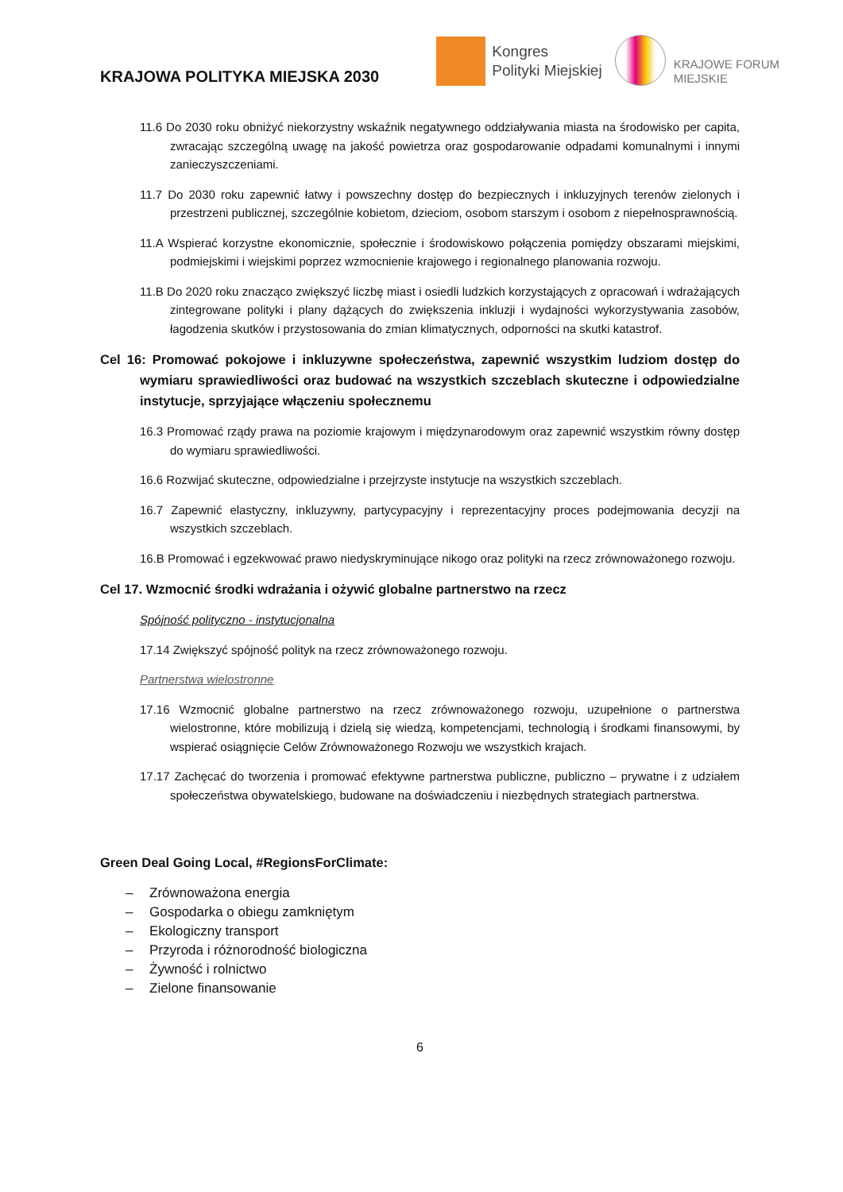KRAJOWA POLITYKA MIEJSKA 2030
Kongres
Polityki Miejskiej
KRAJOWE FORUM
MIEJSKIE
11.6 Do 2030 roku obniżyć niekorzystny wskaźnik negatywnego oddziaływania miasta na środowisko per capita, zwracając szczególną uwagę na jakość powietrza oraz gospodarowanie odpadami komunalnymi i innymi zanieczyszczeniami.
11.7 Do 2030 roku zapewnić łatwy i powszechny dostęp do bezpiecznych i inkluzyjnych terenów zielonych i przestrzeni publicznej, szczególnie kobietom, dzieciom, osobom starszym i osobom z niepełnosprawnością.
11.A Wspierać korzystne ekonomicznie, społecznie i środowiskowo połączenia pomiędzy obszarami miejskimi, podmiejskimi i wiejskimi poprzez wzmocnienie krajowego i regionalnego planowania rozwoju.
11.B Do 2020 roku znacząco zwiększyć liczbę miast i osiedli ludzkich korzystających z opracowań i wdrażających zintegrowane polityki i plany dążących do zwiększenia inkluzji i wydajności wykorzystywania zasobów, łagodzenia skutków i przystosowania do zmian klimatycznych, odporności na skutki katastrof.
Cel 16: Promować pokojowe i inkluzywne społeczeństwa, zapewnić wszystkim ludziom dostęp do wymiaru sprawiedliwości oraz budować na wszystkich szczeblach skuteczne i odpowiedzialne instytucje, sprzyjające włączeniu społecznemu
16.3 Promować rządy prawa na poziomie krajowym i międzynarodowym oraz zapewnić wszystkim równy dostęp do wymiaru sprawiedliwości.
16.6 Rozwijać skuteczne, odpowiedzialne i przejrzyste instytucje na wszystkich szczeblach.
16.7 Zapewnić elastyczny, inkluzywny, partycypacyjny i reprezentacyjny proces podejmowania decyzji na wszystkich szczeblach.
16.B Promować i egzekwować prawo niedyskryminujące nikogo oraz polityki na rzecz zrównoważonego rozwoju.
Cel 17. Wzmocnić środki wdrażania i ożywić globalne partnerstwo na rzecz
Spójność polityczno - instytucjonalna
17.14 Zwiększyć spójność polityk na rzecz zrównoważonego rozwoju.
Partnerstwa wielostronne
17.16 Wzmocnić globalne partnerstwo na rzecz zrównoważonego rozwoju, uzupełnione o partnerstwa wielostronne, które mobilizują i dzielą się wiedzą, kompetencjami, technologią i środkami finansowymi, by wspierać osiągnięcie Celów Zrównoważonego Rozwoju we wszystkich krajach.
17.17 Zachęcać do tworzenia i promować efektywne partnerstwa publiczne, publiczno – prywatne i z udziałem społeczeństwa obywatelskiego, budowane na doświadczeniu i niezbędnych strategiach partnerstwa.
Green Deal Going Local, #RegionsForClimate:
– Zrównoważona energia
– Gospodarka o obiegu zamkniętym
– Ekologiczny transport
– Przyroda i różnorodność biologiczna
– Żywność i rolnictwo
– Zielone finansowanie
6